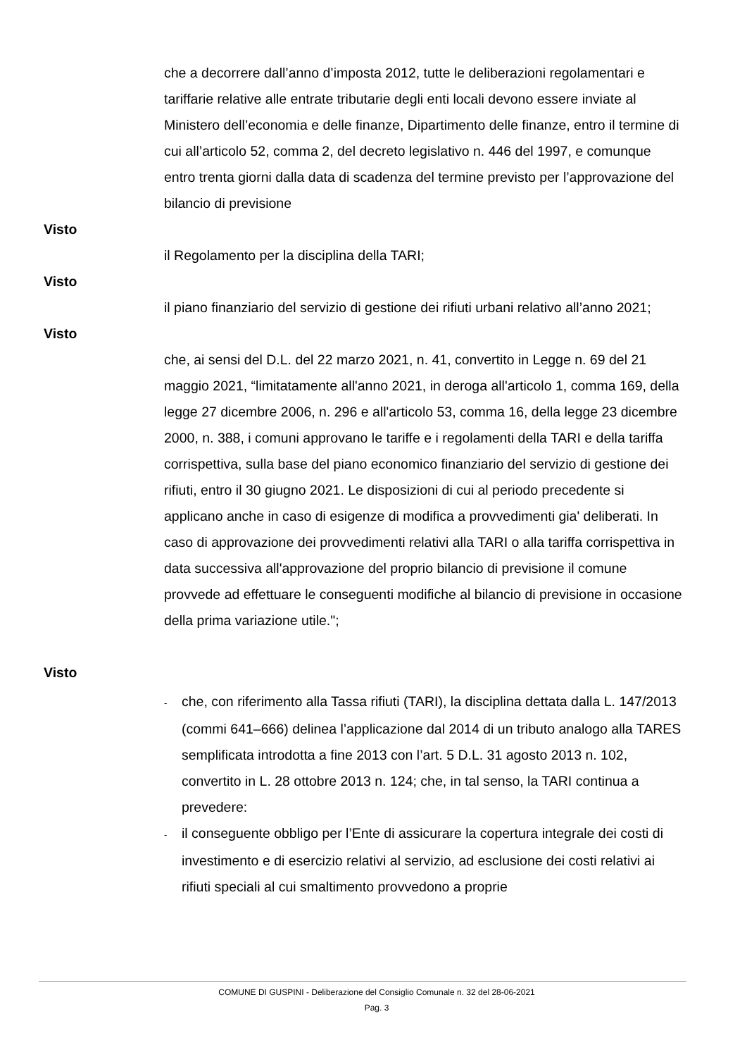che a decorrere dall’anno d’imposta 2012, tutte le deliberazioni regolamentari e tariffarie relative alle entrate tributarie degli enti locali devono essere inviate al Ministero dell’economia e delle finanze, Dipartimento delle finanze, entro il termine di cui all’articolo 52, comma 2, del decreto legislativo n. 446 del 1997, e comunque entro trenta giorni dalla data di scadenza del termine previsto per l’approvazione del bilancio di previsione
Visto
il Regolamento per la disciplina della TARI;
Visto
il piano finanziario del servizio di gestione dei rifiuti urbani relativo all’anno 2021;
Visto
che, ai sensi del D.L. del 22 marzo 2021, n. 41, convertito in Legge n. 69 del 21 maggio 2021, “limitatamente all'anno 2021, in deroga all'articolo 1, comma 169, della legge 27 dicembre 2006, n. 296 e all'articolo 53, comma 16, della legge 23 dicembre 2000, n. 388, i comuni approvano le tariffe e i regolamenti della TARI e della tariffa corrispettiva, sulla base del piano economico finanziario del servizio di gestione dei rifiuti, entro il 30 giugno 2021. Le disposizioni di cui al periodo precedente si applicano anche in caso di esigenze di modifica a provvedimenti gia' deliberati. In caso di approvazione dei provvedimenti relativi alla TARI o alla tariffa corrispettiva in data successiva all'approvazione del proprio bilancio di previsione il comune provvede ad effettuare le conseguenti modifiche al bilancio di previsione in occasione della prima variazione utile.";
Visto
- che, con riferimento alla Tassa rifiuti (TARI), la disciplina dettata dalla L. 147/2013 (commi 641–666) delinea l’applicazione dal 2014 di un tributo analogo alla TARES semplificata introdotta a fine 2013 con l’art. 5 D.L. 31 agosto 2013 n. 102, convertito in L. 28 ottobre 2013 n. 124; che, in tal senso, la TARI continua a prevedere:
- il conseguente obbligo per l’Ente di assicurare la copertura integrale dei costi di investimento e di esercizio relativi al servizio, ad esclusione dei costi relativi ai rifiuti speciali al cui smaltimento provvedono a proprie
COMUNE DI GUSPINI - Deliberazione del Consiglio Comunale n. 32 del 28-06-2021
Pag. 3